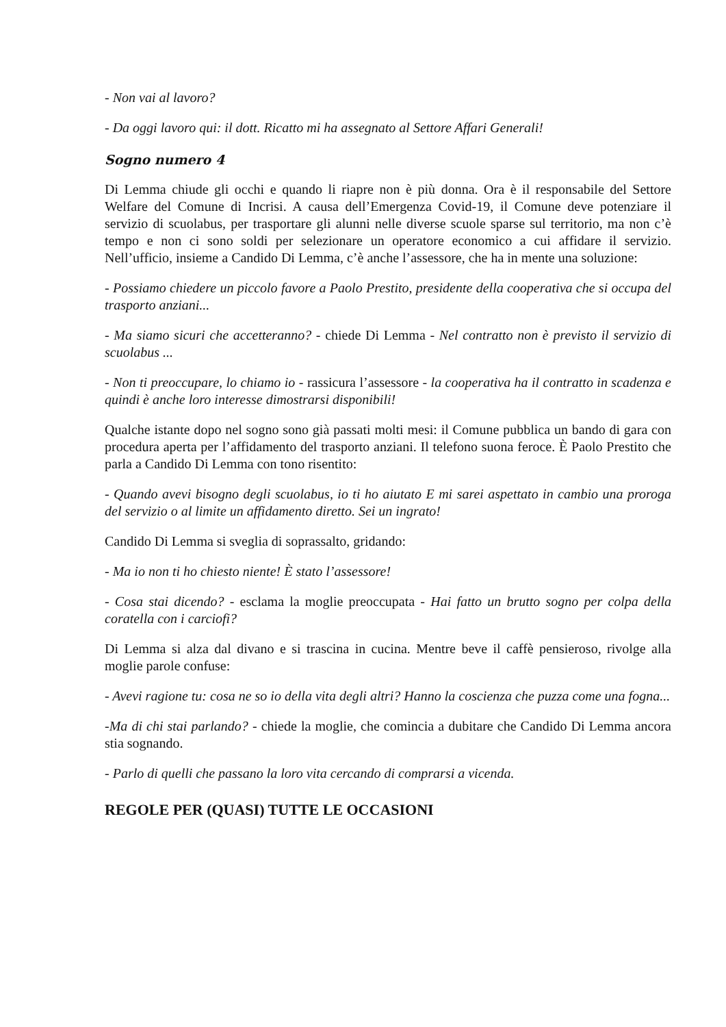- Non vai al lavoro?
- Da oggi lavoro qui: il dott. Ricatto mi ha assegnato al Settore Affari Generali!
Sogno numero 4
Di Lemma chiude gli occhi e quando li riapre non è più donna. Ora è il responsabile del Settore Welfare del Comune di Incrisi. A causa dell’Emergenza Covid-19, il Comune deve potenziare il servizio di scuolabus, per trasportare gli alunni nelle diverse scuole sparse sul territorio, ma non c’è tempo e non ci sono soldi per selezionare un operatore economico a cui affidare il servizio. Nell’ufficio, insieme a Candido Di Lemma, c’è anche l’assessore, che ha in mente una soluzione:
- Possiamo chiedere un piccolo favore a Paolo Prestito, presidente della cooperativa che si occupa del trasporto anziani...
- Ma siamo sicuri che accetteranno? - chiede Di Lemma - Nel contratto non è previsto il servizio di scuolabus ...
- Non ti preoccupare, lo chiamo io - rassicura l’assessore - la cooperativa ha il contratto in scadenza e quindi è anche loro interesse dimostrarsi disponibili!
Qualche istante dopo nel sogno sono già passati molti mesi: il Comune pubblica un bando di gara con procedura aperta per l’affidamento del trasporto anziani. Il telefono suona feroce. È Paolo Prestito che parla a Candido Di Lemma con tono risentito:
- Quando avevi bisogno degli scuolabus, io ti ho aiutato E mi sarei aspettato in cambio una proroga del servizio o al limite un affidamento diretto. Sei un ingrato!
Candido Di Lemma si sveglia di soprassalto, gridando:
- Ma io non ti ho chiesto niente! È stato l’assessore!
- Cosa stai dicendo? - esclama la moglie preoccupata - Hai fatto un brutto sogno per colpa della coratella con i carciofi?
Di Lemma si alza dal divano e si trascina in cucina. Mentre beve il caffè pensieroso, rivolge alla moglie parole confuse:
- Avevi ragione tu: cosa ne so io della vita degli altri? Hanno la coscienza che puzza come una fogna...
-Ma di chi stai parlando? - chiede la moglie, che comincia a dubitare che Candido Di Lemma ancora stia sognando.
- Parlo di quelli che passano la loro vita cercando di comprarsi a vicenda.
REGOLE PER (QUASI) TUTTE LE OCCASIONI